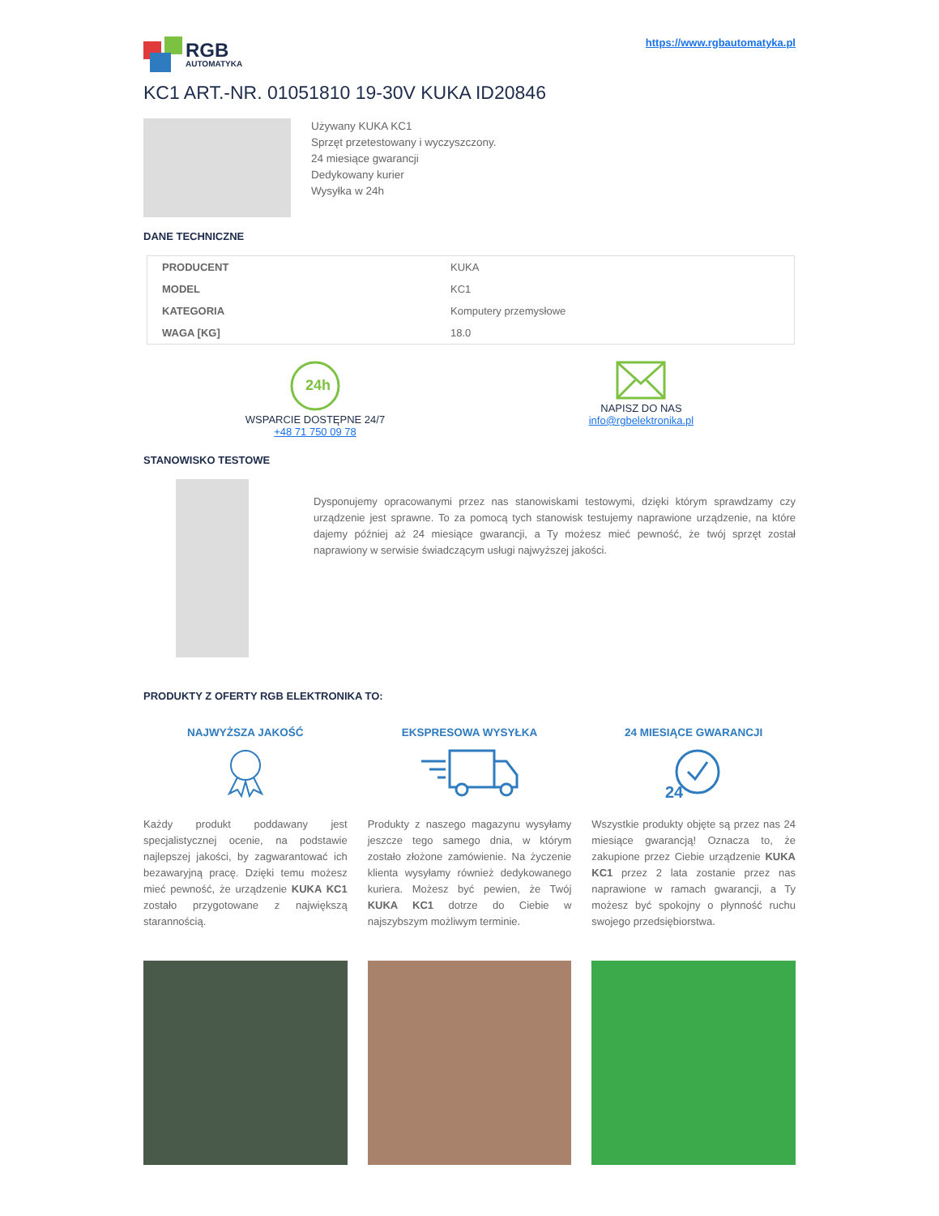RGB
AUTOMATYKA
https://www.rgbautomatyka.pl
KC1 ART.-NR. 01051810 19-30V KUKA ID20846
Używany KUKA KC1
Sprzęt przetestowany i wyczyszczony.
24 miesiące gwarancji
Dedykowany kurier
Wysyłka w 24h
DANE TECHNICZNE
| PRODUCENT | KUKA |
| MODEL | KC1 |
| KATEGORIA | Komputery przemysłowe |
| WAGA [KG] | 18.0 |
24h
WSPARCIE DOSTĘPNE 24/7
+48 71 750 09 78
NAPISZ DO NAS
info@rgbelektronika.pl
STANOWISKO TESTOWE
Dysponujemy opracowanymi przez nas stanowiskami testowymi, dzięki którym sprawdzamy czy urządzenie jest sprawne. To za pomocą tych stanowisk testujemy naprawione urządzenie, na które dajemy później aż 24 miesiące gwarancji, a Ty możesz mieć pewność, że twój sprzęt został naprawiony w serwisie świadczącym usługi najwyższej jakości.
PRODUKTY Z OFERTY RGB ELEKTRONIKA TO:
NAJWYŻSZA JAKOŚĆ
Każdy produkt poddawany jest specjalistycznej ocenie, na podstawie najlepszej jakości, by zagwarantować ich bezawaryjną pracę. Dzięki temu możesz mieć pewność, że urządzenie KUKA KC1 zostało przygotowane z największą starannością.
EKSPRESOWA WYSYŁKA
Produkty z naszego magazynu wysyłamy jeszcze tego samego dnia, w którym zostało złożone zamówienie. Na życzenie klienta wysyłamy również dedykowanego kuriera. Możesz być pewien, że Twój KUKA KC1 dotrze do Ciebie w najszybszym możliwym terminie.
24 MIESIĄCE GWARANCJI
24
Wszystkie produkty objęte są przez nas 24 miesiące gwarancją! Oznacza to, że zakupione przez Ciebie urządzenie KUKA KC1 przez 2 lata zostanie przez nas naprawione w ramach gwarancji, a Ty możesz być spokojny o płynność ruchu swojego przedsiębiorstwa.